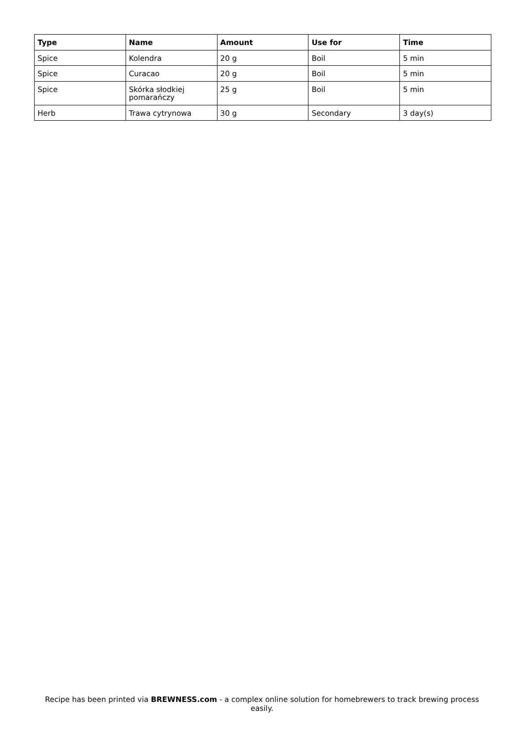| Type | Name | Amount | Use for | Time |
| --- | --- | --- | --- | --- |
| Spice | Kolendra | 20 g | Boil | 5 min |
| Spice | Curacao | 20 g | Boil | 5 min |
| Spice | Skórka słodkiej pomarańczy | 25 g | Boil | 5 min |
| Herb | Trawa cytrynowa | 30 g | Secondary | 3 day(s) |
Recipe has been printed via BREWNESS.com - a complex online solution for homebrewers to track brewing process easily.